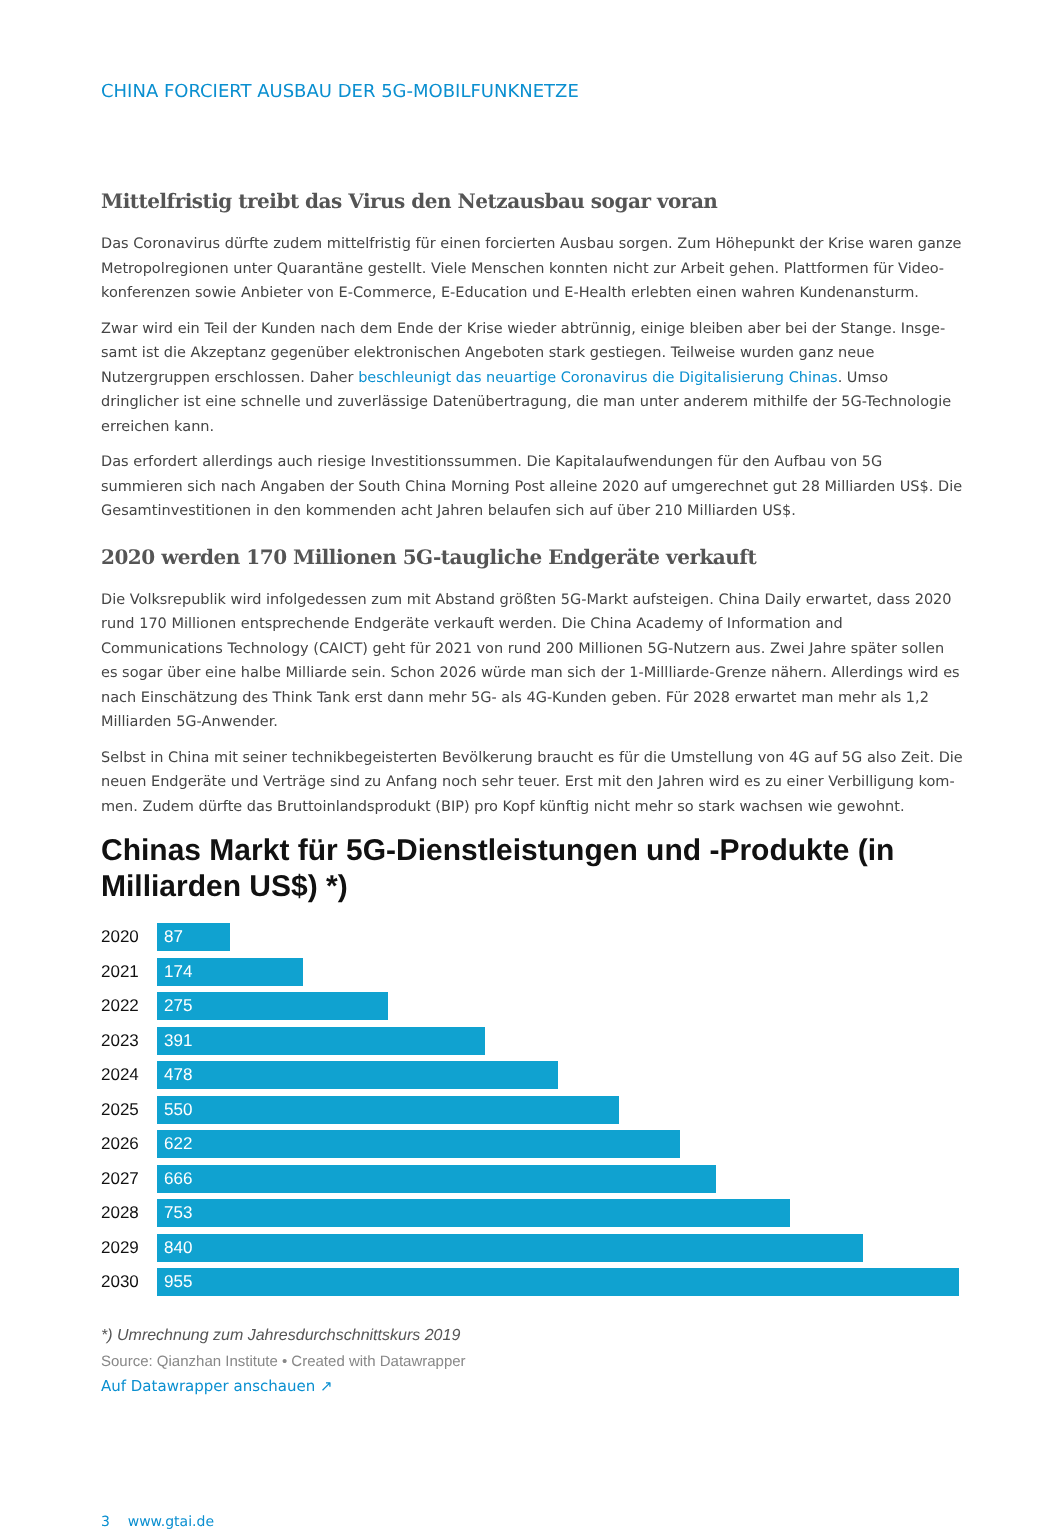CHINA FORCIERT AUSBAU DER 5G-MOBILFUNKNETZE
Mittelfristig treibt das Virus den Netzausbau sogar voran
Das Coronavirus dürfte zudem mittelfristig für einen forcierten Ausbau sorgen. Zum Höhepunkt der Krise waren ganze Metropolregionen unter Quarantäne gestellt. Viele Menschen konnten nicht zur Arbeit gehen. Plattformen für Video­konferenzen sowie Anbieter von E-Commerce, E-Education und E-Health erlebten einen wahren Kundenansturm.
Zwar wird ein Teil der Kunden nach dem Ende der Krise wieder abtrünnig, einige bleiben aber bei der Stange. Insge­samt ist die Akzeptanz gegenüber elektronischen Angeboten stark gestiegen. Teilweise wurden ganz neue Nutzergrup­pen erschlossen. Daher beschleunigt das neuartige Coronavirus die Digitalisierung Chinas. Umso dringlicher ist eine schnelle und zuverlässige Datenübertragung, die man unter anderem mithilfe der 5G-Technologie erreichen kann.
Das erfordert allerdings auch riesige Investitionssummen. Die Kapitalaufwendungen für den Aufbau von 5G summieren sich nach Angaben der South China Morning Post alleine 2020 auf umgerechnet gut 28 Milliarden US$. Die Gesamtin­vestitionen in den kommenden acht Jahren belaufen sich auf über 210 Milliarden US$.
2020 werden 170 Millionen 5G-taugliche Endgeräte verkauft
Die Volksrepublik wird infolgedessen zum mit Abstand größten 5G-Markt aufsteigen. China Daily erwartet, dass 2020 rund 170 Millionen entsprechende Endgeräte verkauft werden. Die China Academy of Information and Communications Technology (CAICT) geht für 2021 von rund 200 Millionen 5G-Nutzern aus. Zwei Jahre später sollen es sogar über eine halbe Milliarde sein. Schon 2026 würde man sich der 1-Millliarde-Grenze nähern. Allerdings wird es nach Einschätzung des Think Tank erst dann mehr 5G- als 4G-Kunden geben. Für 2028 erwartet man mehr als 1,2 Milliarden 5G-Anwender.
Selbst in China mit seiner technikbegeisterten Bevölkerung braucht es für die Umstellung von 4G auf 5G also Zeit. Die neuen Endgeräte und Verträge sind zu Anfang noch sehr teuer. Erst mit den Jahren wird es zu einer Verbilligung kom­men. Zudem dürfte das Bruttoinlandsprodukt (BIP) pro Kopf künftig nicht mehr so stark wachsen wie gewohnt.
Chinas Markt für 5G-Dienstleistungen und -Produkte (in Milliarden US$) *)
2020
87
2021
174
2022
275
2023
391
2024
478
2025
550
2026
622
2027
666
2028
753
2029
840
2030
955
*) Umrechnung zum Jahresdurchschnittskurs 2019
Source: Qianzhan Institute • Created with Datawrapper
Auf Datawrapper anschauen ↗
3 www.gtai.de